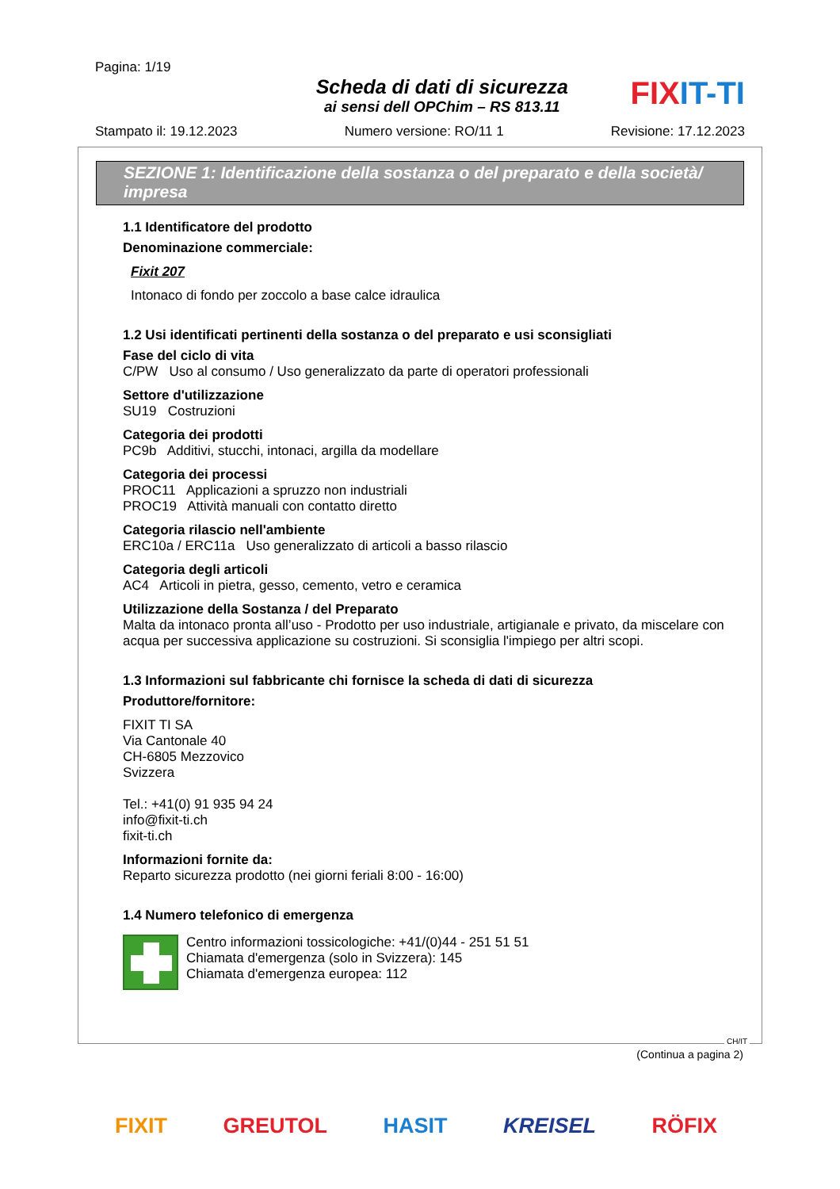Pagina: 1/19
Scheda di dati di sicurezza
ai sensi dell OPChim – RS 813.11
FIXIT-TI
Stampato il: 19.12.2023 Numero versione: RO/11 1 Revisione: 17.12.2023
SEZIONE 1: Identificazione della sostanza o del preparato e della società/ impresa
1.1 Identificatore del prodotto
Denominazione commerciale:
Fixit 207
Intonaco di fondo per zoccolo a base calce idraulica
1.2 Usi identificati pertinenti della sostanza o del preparato e usi sconsigliati
Fase del ciclo di vita
C/PW Uso al consumo / Uso generalizzato da parte di operatori professionali
Settore d'utilizzazione
SU19 Costruzioni
Categoria dei prodotti
PC9b Additivi, stucchi, intonaci, argilla da modellare
Categoria dei processi
PROC11 Applicazioni a spruzzo non industriali
PROC19 Attività manuali con contatto diretto
Categoria rilascio nell'ambiente
ERC10a / ERC11a Uso generalizzato di articoli a basso rilascio
Categoria degli articoli
AC4 Articoli in pietra, gesso, cemento, vetro e ceramica
Utilizzazione della Sostanza / del Preparato
Malta da intonaco pronta all’uso - Prodotto per uso industriale, artigianale e privato, da miscelare con acqua per successiva applicazione su costruzioni. Si sconsiglia l'impiego per altri scopi.
1.3 Informazioni sul fabbricante chi fornisce la scheda di dati di sicurezza
Produttore/fornitore:
FIXIT TI SA
Via Cantonale 40
CH-6805 Mezzovico
Svizzera
Tel.: +41(0) 91 935 94 24
info@fixit-ti.ch
fixit-ti.ch
Informazioni fornite da:
Reparto sicurezza prodotto (nei giorni feriali 8:00 - 16:00)
1.4 Numero telefonico di emergenza
Centro informazioni tossicologiche: +41/(0)44 - 251 51 51
Chiamata d'emergenza (solo in Svizzera): 145
Chiamata d'emergenza europea: 112
CH/IT
(Continua a pagina 2)
FIXIT GREUTOL HASIT KREISEL RÖFIX